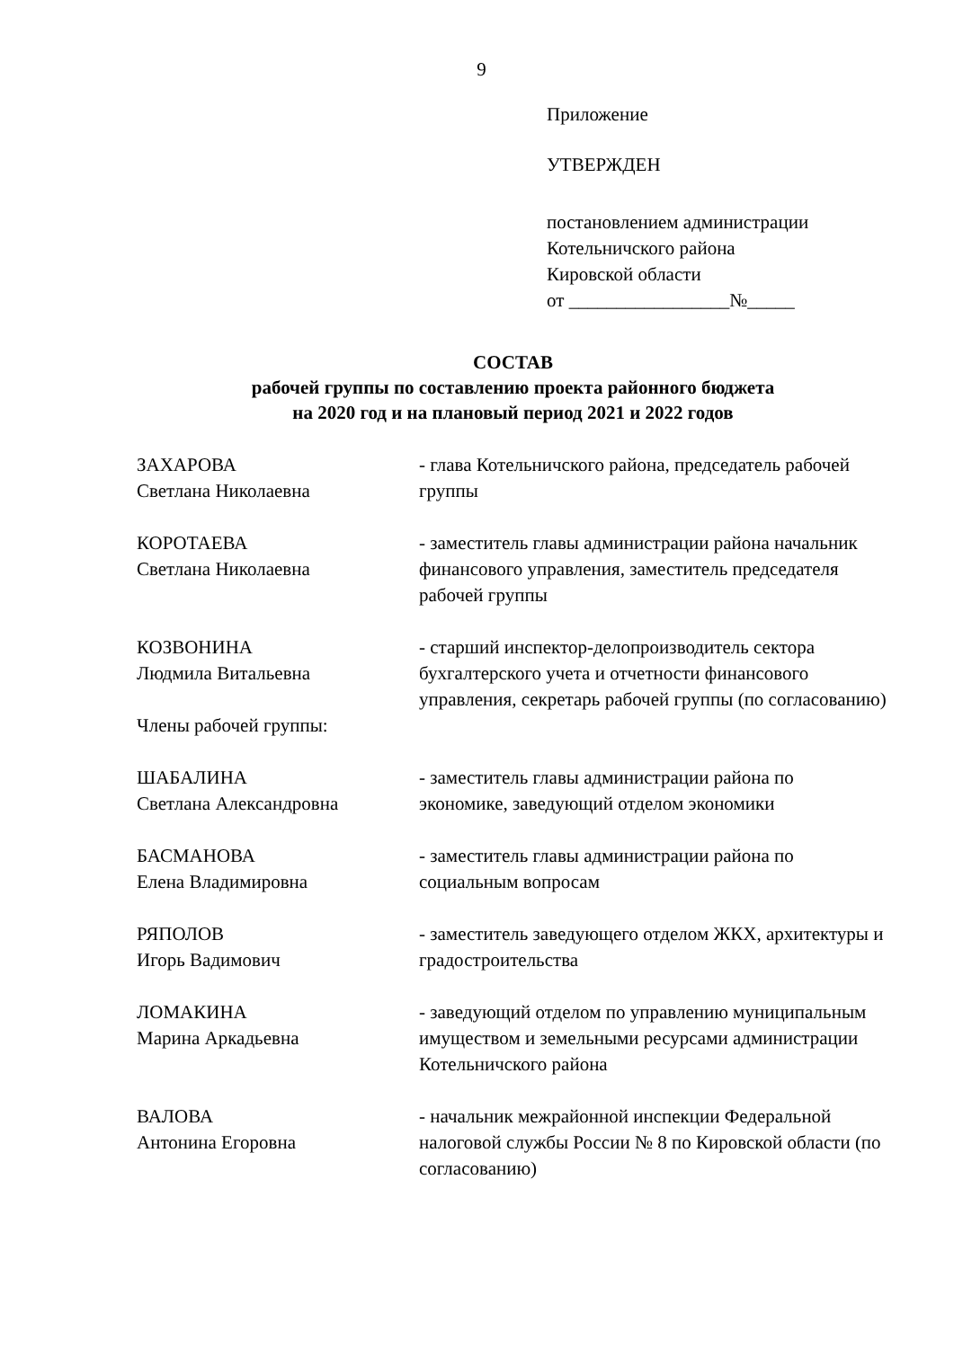9
Приложение
УТВЕРЖДЕН
постановлением администрации
Котельничского района
Кировской области
от _________________№_____
СОСТАВ
рабочей группы по составлению проекта районного бюджета
на 2020 год и на плановый период 2021 и 2022 годов
ЗАХАРОВА
Светлана Николаевна
- глава Котельничского района, председатель рабочей группы
КОРОТАЕВА
Светлана Николаевна
- заместитель главы администрации района начальник финансового управления, заместитель председателя рабочей группы
КОЗВОНИНА
Людмила Витальевна
- старший инспектор-делопроизводитель сектора бухгалтерского учета и отчетности финансового управления, секретарь рабочей группы (по согласованию)
Члены рабочей группы:
ШАБАЛИНА
Светлана Александровна
- заместитель главы администрации района по экономике, заведующий отделом экономики
БАСМАНОВА
Елена Владимировна
- заместитель главы администрации района по социальным вопросам
РЯПОЛОВ
Игорь Вадимович
- заместитель заведующего отделом ЖКХ, архитектуры и градостроительства
ЛОМАКИНА
Марина Аркадьевна
- заведующий отделом по управлению муниципальным имуществом и земельными ресурсами администрации Котельничского района
ВАЛОВА
Антонина Егоровна
- начальник межрайонной инспекции Федеральной налоговой службы России № 8 по Кировской области (по согласованию)